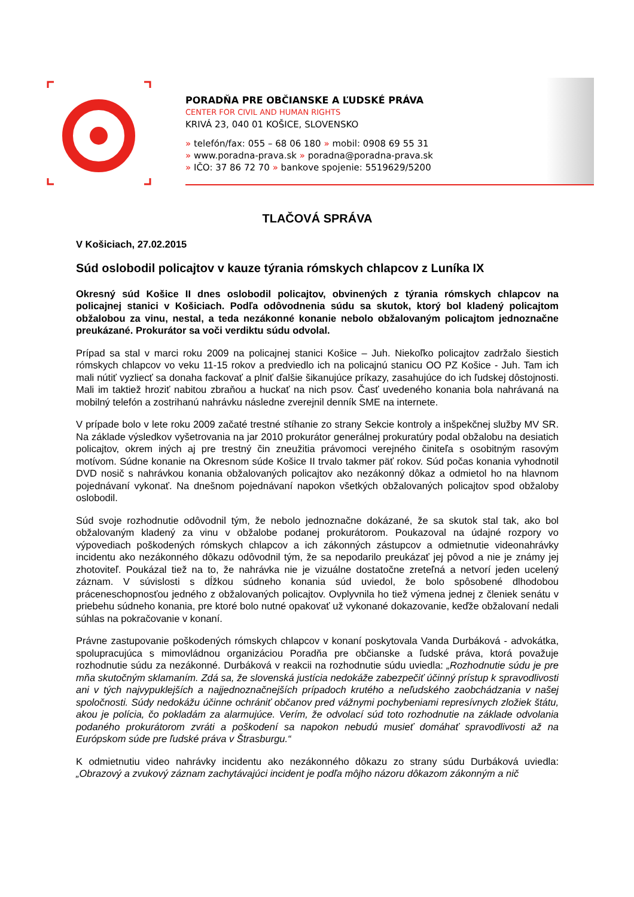PORADŇA PRE OBČIANSKE A ĽUDSKÉ PRÁVA
CENTER FOR CIVIL AND HUMAN RIGHTS
KRIVÁ 23, 040 01 KOŠICE, SLOVENSKO
» telefón/fax: 055 – 68 06 180 » mobil: 0908 69 55 31
» www.poradna-prava.sk » poradna@poradna-prava.sk
» IČO: 37 86 72 70 » bankove spojenie: 5519629/5200
TLAČOVÁ SPRÁVA
V Košiciach, 27.02.2015
Súd oslobodil policajtov v kauze týrania rómskych chlapcov z Luníka IX
Okresný súd Košice II dnes oslobodil policajtov, obvinených z týrania rómskych chlapcov na policajnej stanici v Košiciach. Podľa odôvodnenia súdu sa skutok, ktorý bol kladený policajtom obžalobou za vinu, nestal, a teda nezákonné konanie nebolo obžalovaným policajtom jednoznačne preukázané. Prokurátor sa voči verdiktu súdu odvolal.
Prípad sa stal v marci roku 2009 na policajnej stanici Košice – Juh. Niekoľko policajtov zadržalo šiestich rómskych chlapcov vo veku 11-15 rokov a predviedlo ich na policajnú stanicu OO PZ Košice - Juh. Tam ich mali nútiť vyzliecť sa donaha fackovať a plniť ďalšie šikanujúce príkazy, zasahujúce do ich ľudskej dôstojnosti. Mali im taktiež hroziť nabitou zbraňou a huckať na nich psov. Časť uvedeného konania bola nahrávaná na mobilný telefón a zostrihanú nahrávku následne zverejnil denník SME na internete.
V prípade bolo v lete roku 2009 začaté trestné stíhanie zo strany Sekcie kontroly a inšpekčnej služby MV SR. Na základe výsledkov vyšetrovania na jar 2010 prokurátor generálnej prokuratúry podal obžalobu na desiatich policajtov, okrem iných aj pre trestný čin zneužitia právomoci verejného činiteľa s osobitným rasovým motívom. Súdne konanie na Okresnom súde Košice II trvalo takmer päť rokov. Súd počas konania vyhodnotil DVD nosič s nahrávkou konania obžalovaných policajtov ako nezákonný dôkaz a odmietol ho na hlavnom pojednávaní vykonať. Na dnešnom pojednávaní napokon všetkých obžalovaných policajtov spod obžaloby oslobodil.
Súd svoje rozhodnutie odôvodnil tým, že nebolo jednoznačne dokázané, že sa skutok stal tak, ako bol obžalovaným kladený za vinu v obžalobe podanej prokurátorom. Poukazoval na údajné rozpory vo výpovediach poškodených rómskych chlapcov a ich zákonných zástupcov a odmietnutie videonahrávky incidentu ako nezákonného dôkazu odôvodnil tým, že sa nepodarilo preukázať jej pôvod a nie je známy jej zhotoviteľ. Poukázal tiež na to, že nahrávka nie je vizuálne dostatočne zreteľná a netvorí jeden ucelený záznam. V súvislosti s dĺžkou súdneho konania súd uviedol, že bolo spôsobené dlhodobou práceneschopnosťou jedného z obžalovaných policajtov. Ovplyvnila ho tiež výmena jednej z členiek senátu v priebehu súdneho konania, pre ktoré bolo nutné opakovať už vykonané dokazovanie, keďže obžalovaní nedali súhlas na pokračovanie v konaní.
Právne zastupovanie poškodených rómskych chlapcov v konaní poskytovala Vanda Durbáková - advokátka, spolupracujúca s mimovládnou organizáciou Poradňa pre občianske a ľudské práva, ktorá považuje rozhodnutie súdu za nezákonné. Durbáková v reakcii na rozhodnutie súdu uviedla: „Rozhodnutie súdu je pre mňa skutočným sklamaním. Zdá sa, že slovenská justícia nedokáže zabezpečiť účinný prístup k spravodlivosti ani v tých najvypuklejších a najjednoznačnejších prípadoch krutého a neľudského zaobchádzania v našej spoločnosti. Súdy nedokážu účinne ochrániť občanov pred vážnymi pochybeniami represívnych zložiek štátu, akou je polícia, čo pokladám za alarmujúce. Verím, že odvolací súd toto rozhodnutie na základe odvolania podaného prokurátorom zvráti a poškodení sa napokon nebudú musieť domáhať spravodlivosti až na Európskom súde pre ľudské práva v Štrasburgu.“
K odmietnutiu video nahrávky incidentu ako nezákonného dôkazu zo strany súdu Durbáková uviedla: „Obrazový a zvukový záznam zachytávajúci incident je podľa môjho názoru dôkazom zákonným a nič